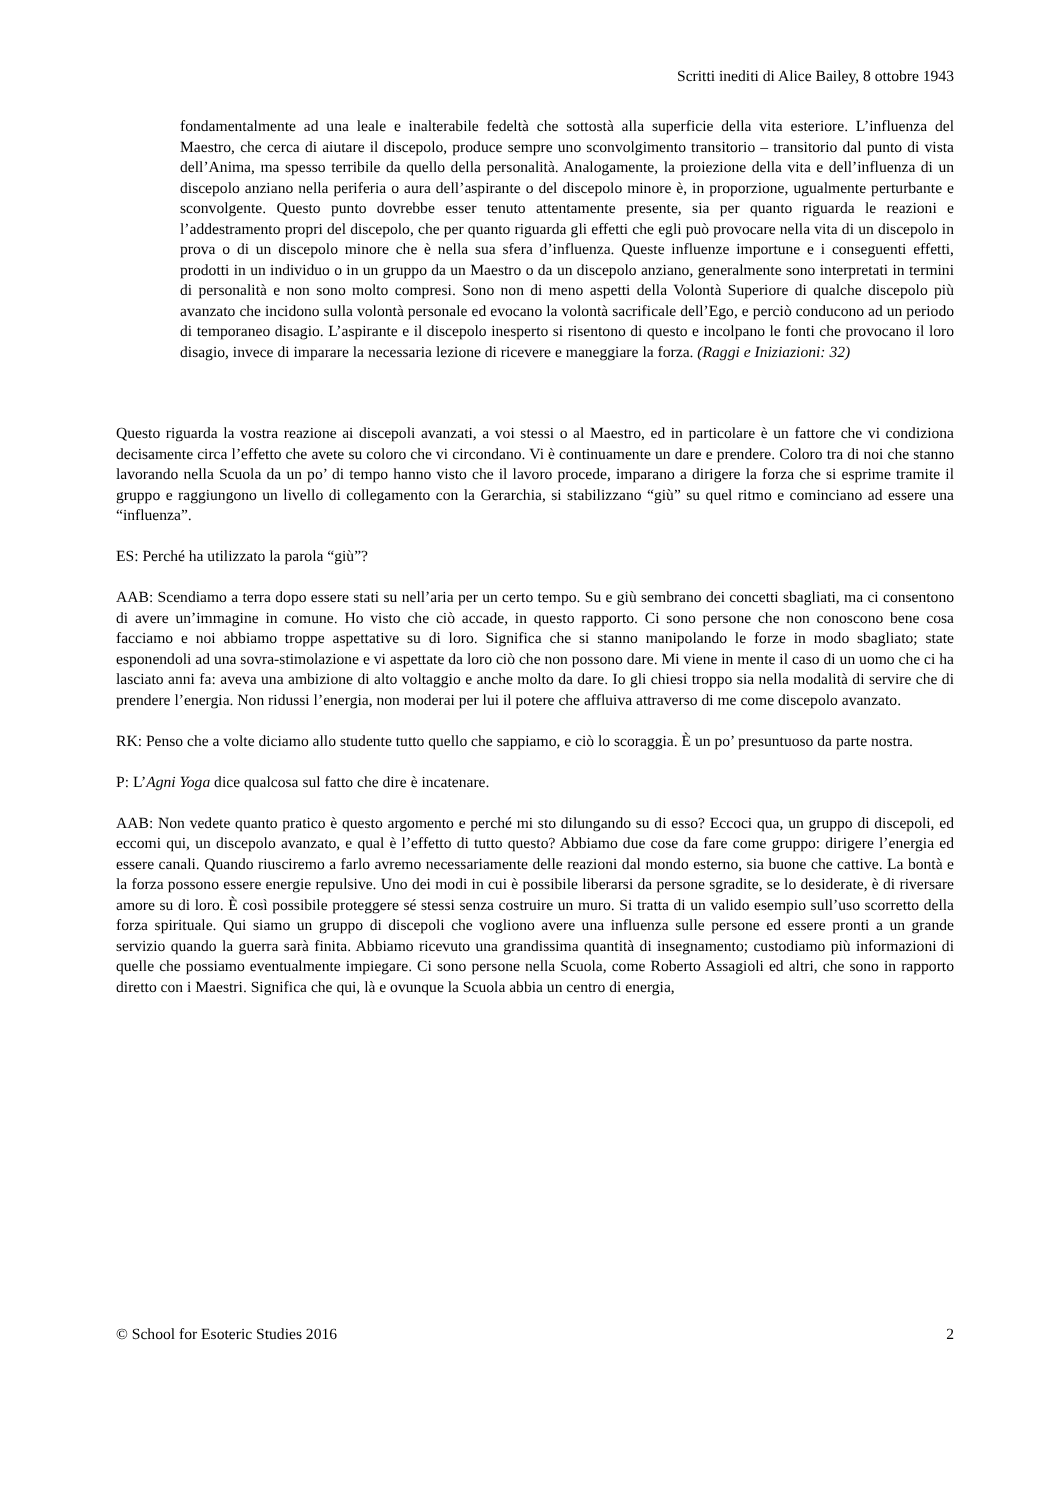Scritti inediti di Alice Bailey, 8 ottobre 1943
fondamentalmente ad una leale e inalterabile fedeltà che sottostà alla superficie della vita esteriore. L’influenza del Maestro, che cerca di aiutare il discepolo, produce sempre uno sconvolgimento transitorio – transitorio dal punto di vista dell’Anima, ma spesso terribile da quello della personalità. Analogamente, la proiezione della vita e dell’influenza di un discepolo anziano nella periferia o aura dell’aspirante o del discepolo minore è, in proporzione, ugualmente perturbante e sconvolgente. Questo punto dovrebbe esser tenuto attentamente presente, sia per quanto riguarda le reazioni e l’addestramento propri del discepolo, che per quanto riguarda gli effetti che egli può provocare nella vita di un discepolo in prova o di un discepolo minore che è nella sua sfera d’influenza. Queste influenze importune e i conseguenti effetti, prodotti in un individuo o in un gruppo da un Maestro o da un discepolo anziano, generalmente sono interpretati in termini di personalità e non sono molto compresi. Sono non di meno aspetti della Volontà Superiore di qualche discepolo più avanzato che incidono sulla volontà personale ed evocano la volontà sacrificale dell’Ego, e perciò conducono ad un periodo di temporaneo disagio. L’aspirante e il discepolo inesperto si risentono di questo e incolpano le fonti che provocano il loro disagio, invece di imparare la necessaria lezione di ricevere e maneggiare la forza. (Raggi e Iniziazioni: 32)
Questo riguarda la vostra reazione ai discepoli avanzati, a voi stessi o al Maestro, ed in particolare è un fattore che vi condiziona decisamente circa l’effetto che avete su coloro che vi circondano. Vi è continuamente un dare e prendere. Coloro tra di noi che stanno lavorando nella Scuola da un po’ di tempo hanno visto che il lavoro procede, imparano a dirigere la forza che si esprime tramite il gruppo e raggiungono un livello di collegamento con la Gerarchia, si stabilizzano “giù” su quel ritmo e cominciano ad essere una “influenza”.
ES: Perché ha utilizzato la parola “giù”?
AAB: Scendiamo a terra dopo essere stati su nell’aria per un certo tempo. Su e giù sembrano dei concetti sbagliati, ma ci consentono di avere un’immagine in comune. Ho visto che ciò accade, in questo rapporto. Ci sono persone che non conoscono bene cosa facciamo e noi abbiamo troppe aspettative su di loro. Significa che si stanno manipolando le forze in modo sbagliato; state esponendoli ad una sovra-stimolazione e vi aspettate da loro ciò che non possono dare. Mi viene in mente il caso di un uomo che ci ha lasciato anni fa: aveva una ambizione di alto voltaggio e anche molto da dare. Io gli chiesi troppo sia nella modalità di servire che di prendere l’energia. Non ridussi l’energia, non moderai per lui il potere che affluiva attraverso di me come discepolo avanzato.
RK: Penso che a volte diciamo allo studente tutto quello che sappiamo, e ciò lo scoraggia. È un po’ presuntuoso da parte nostra.
P: L’Agni Yoga dice qualcosa sul fatto che dire è incatenare.
AAB: Non vedete quanto pratico è questo argomento e perché mi sto dilungando su di esso? Eccoci qua, un gruppo di discepoli, ed eccomi qui, un discepolo avanzato, e qual è l’effetto di tutto questo? Abbiamo due cose da fare come gruppo: dirigere l’energia ed essere canali. Quando riusciremo a farlo avremo necessariamente delle reazioni dal mondo esterno, sia buone che cattive. La bontà e la forza possono essere energie repulsive. Uno dei modi in cui è possibile liberarsi da persone sgradite, se lo desiderate, è di riversare amore su di loro. È così possibile proteggere sé stessi senza costruire un muro. Si tratta di un valido esempio sull’uso scorretto della forza spirituale. Qui siamo un gruppo di discepoli che vogliono avere una influenza sulle persone ed essere pronti a un grande servizio quando la guerra sarà finita. Abbiamo ricevuto una grandissima quantità di insegnamento; custodiamo più informazioni di quelle che possiamo eventualmente impiegare. Ci sono persone nella Scuola, come Roberto Assagioli ed altri, che sono in rapporto diretto con i Maestri. Significa che qui, là e ovunque la Scuola abbia un centro di energia,
© School for Esoteric Studies 2016 2